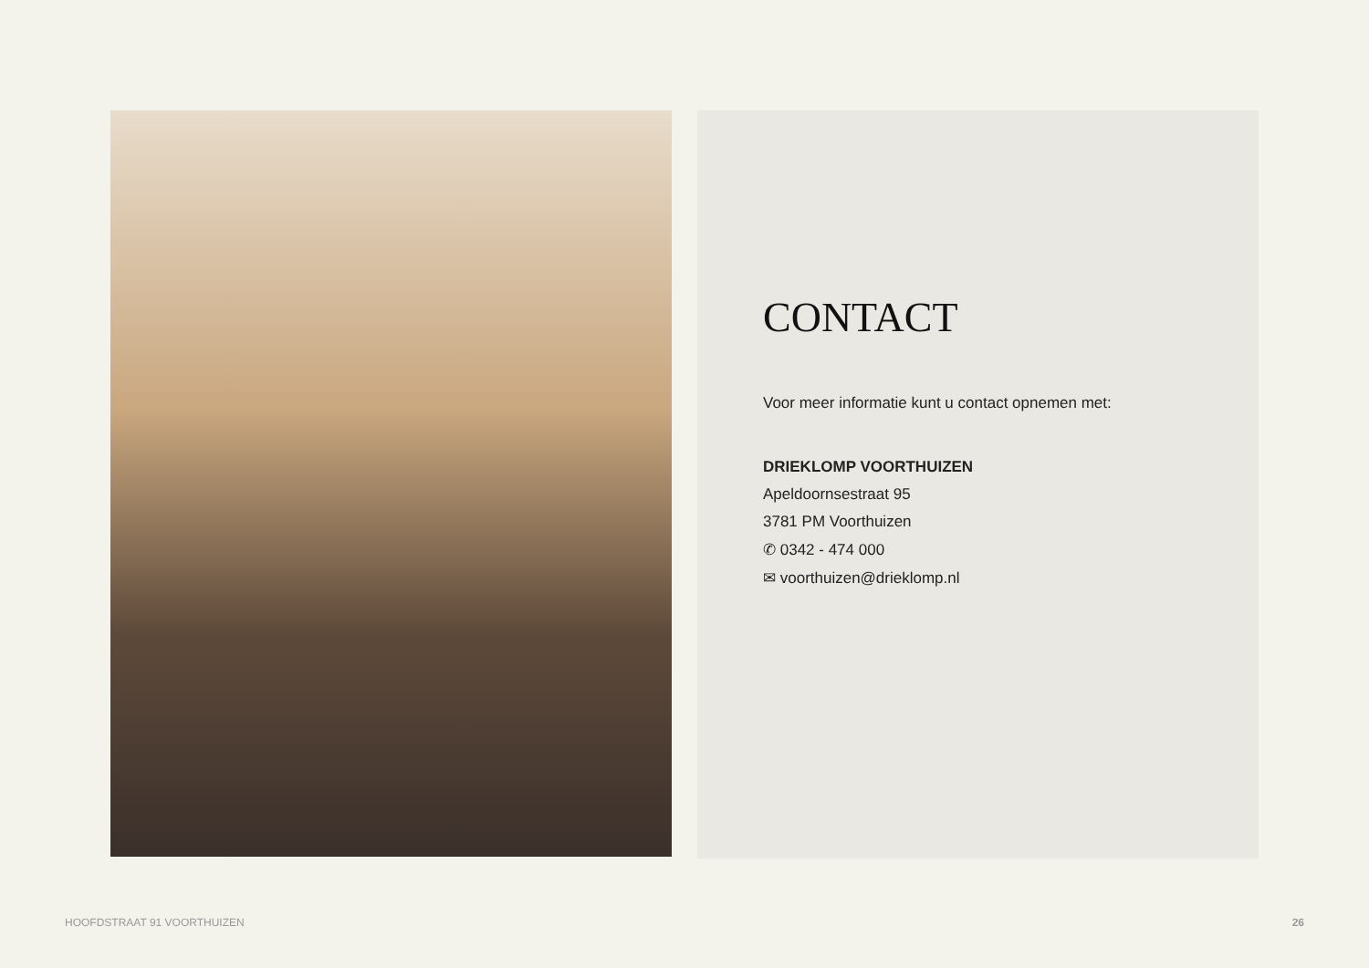CONTACT
Voor meer informatie kunt u contact opnemen met:
DRIEKLOMP VOORTHUIZEN
Apeldoornsestraat 95
3781 PM Voorthuizen
✆ 0342 - 474 000
✉ voorthuizen@drieklomp.nl
HOOFDSTRAAT 91 VOORTHUIZEN 26